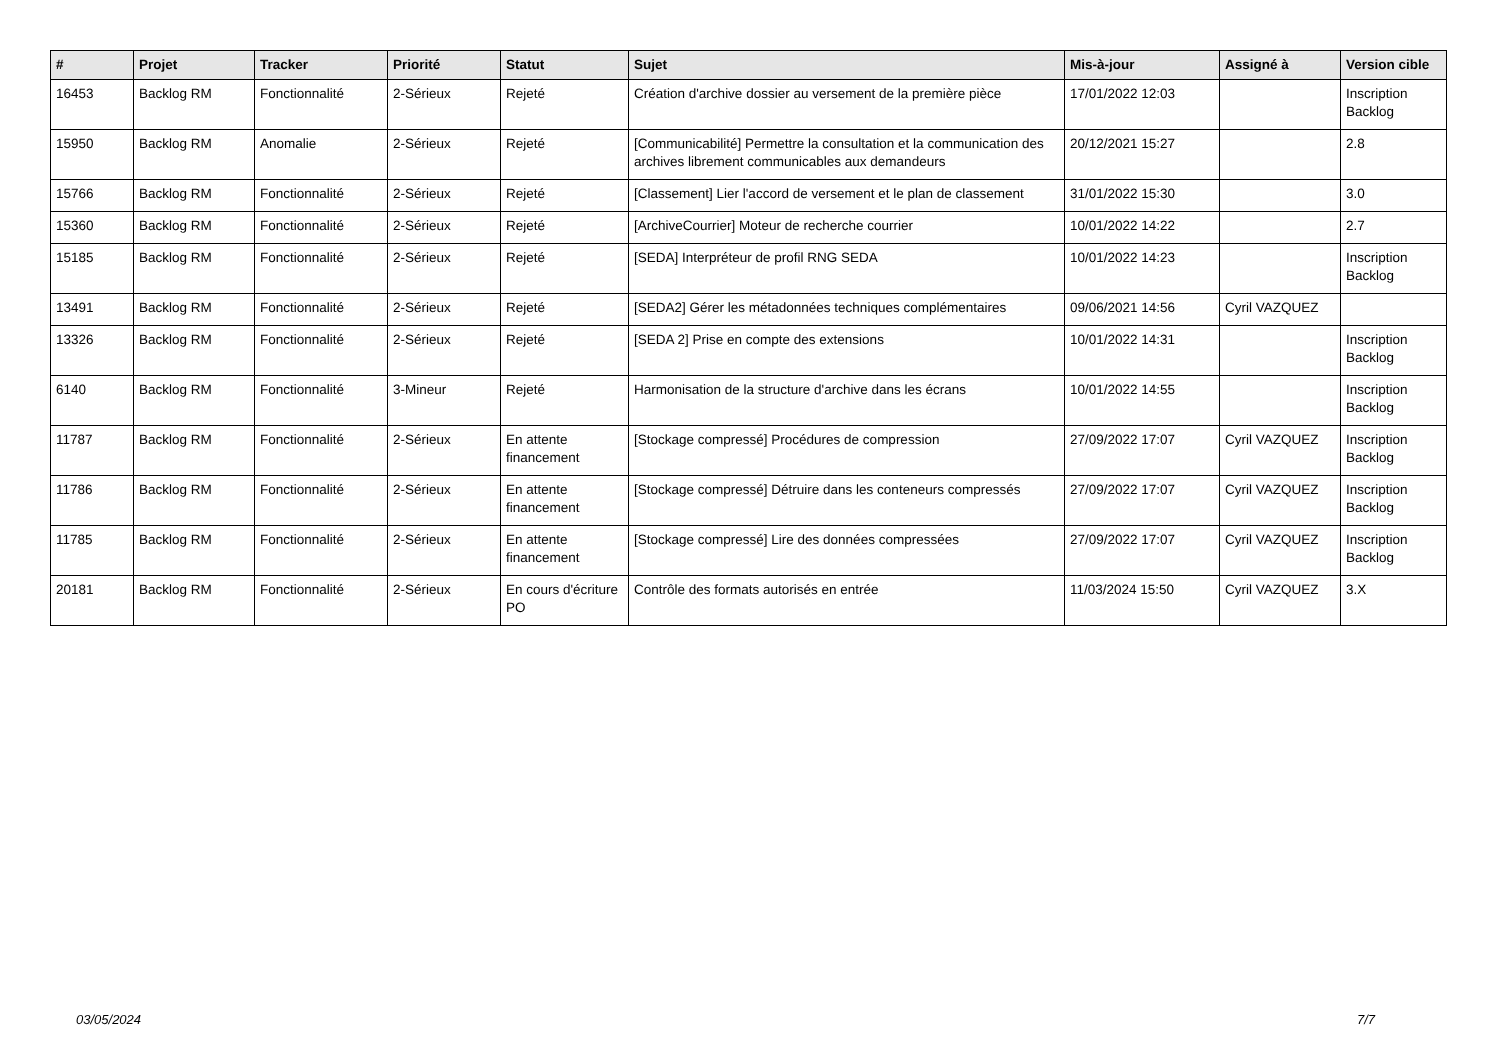| # | Projet | Tracker | Priorité | Statut | Sujet | Mis-à-jour | Assigné à | Version cible |
| --- | --- | --- | --- | --- | --- | --- | --- | --- |
| 16453 | Backlog RM | Fonctionnalité | 2-Sérieux | Rejeté | Création d'archive dossier au versement de la première pièce | 17/01/2022 12:03 | | Inscription Backlog |
| 15950 | Backlog RM | Anomalie | 2-Sérieux | Rejeté | [Communicabilité] Permettre la consultation et la communication des archives librement communicables aux demandeurs | 20/12/2021 15:27 | | 2.8 |
| 15766 | Backlog RM | Fonctionnalité | 2-Sérieux | Rejeté | [Classement] Lier l'accord de versement et le plan de classement | 31/01/2022 15:30 | | 3.0 |
| 15360 | Backlog RM | Fonctionnalité | 2-Sérieux | Rejeté | [ArchiveCourrier] Moteur de recherche courrier | 10/01/2022 14:22 | | 2.7 |
| 15185 | Backlog RM | Fonctionnalité | 2-Sérieux | Rejeté | [SEDA] Interpréteur de profil RNG SEDA | 10/01/2022 14:23 | | Inscription Backlog |
| 13491 | Backlog RM | Fonctionnalité | 2-Sérieux | Rejeté | [SEDA2] Gérer les métadonnées techniques complémentaires | 09/06/2021 14:56 | Cyril VAZQUEZ | |
| 13326 | Backlog RM | Fonctionnalité | 2-Sérieux | Rejeté | [SEDA 2] Prise en compte des extensions | 10/01/2022 14:31 | | Inscription Backlog |
| 6140 | Backlog RM | Fonctionnalité | 3-Mineur | Rejeté | Harmonisation de la structure d'archive dans les écrans | 10/01/2022 14:55 | | Inscription Backlog |
| 11787 | Backlog RM | Fonctionnalité | 2-Sérieux | En attente financement | [Stockage compressé] Procédures de compression | 27/09/2022 17:07 | Cyril VAZQUEZ | Inscription Backlog |
| 11786 | Backlog RM | Fonctionnalité | 2-Sérieux | En attente financement | [Stockage compressé] Détruire dans les conteneurs compressés | 27/09/2022 17:07 | Cyril VAZQUEZ | Inscription Backlog |
| 11785 | Backlog RM | Fonctionnalité | 2-Sérieux | En attente financement | [Stockage compressé] Lire des données compressées | 27/09/2022 17:07 | Cyril VAZQUEZ | Inscription Backlog |
| 20181 | Backlog RM | Fonctionnalité | 2-Sérieux | En cours d'écriture PO | Contrôle des formats autorisés en entrée | 11/03/2024 15:50 | Cyril VAZQUEZ | 3.X |
03/05/2024 7/7